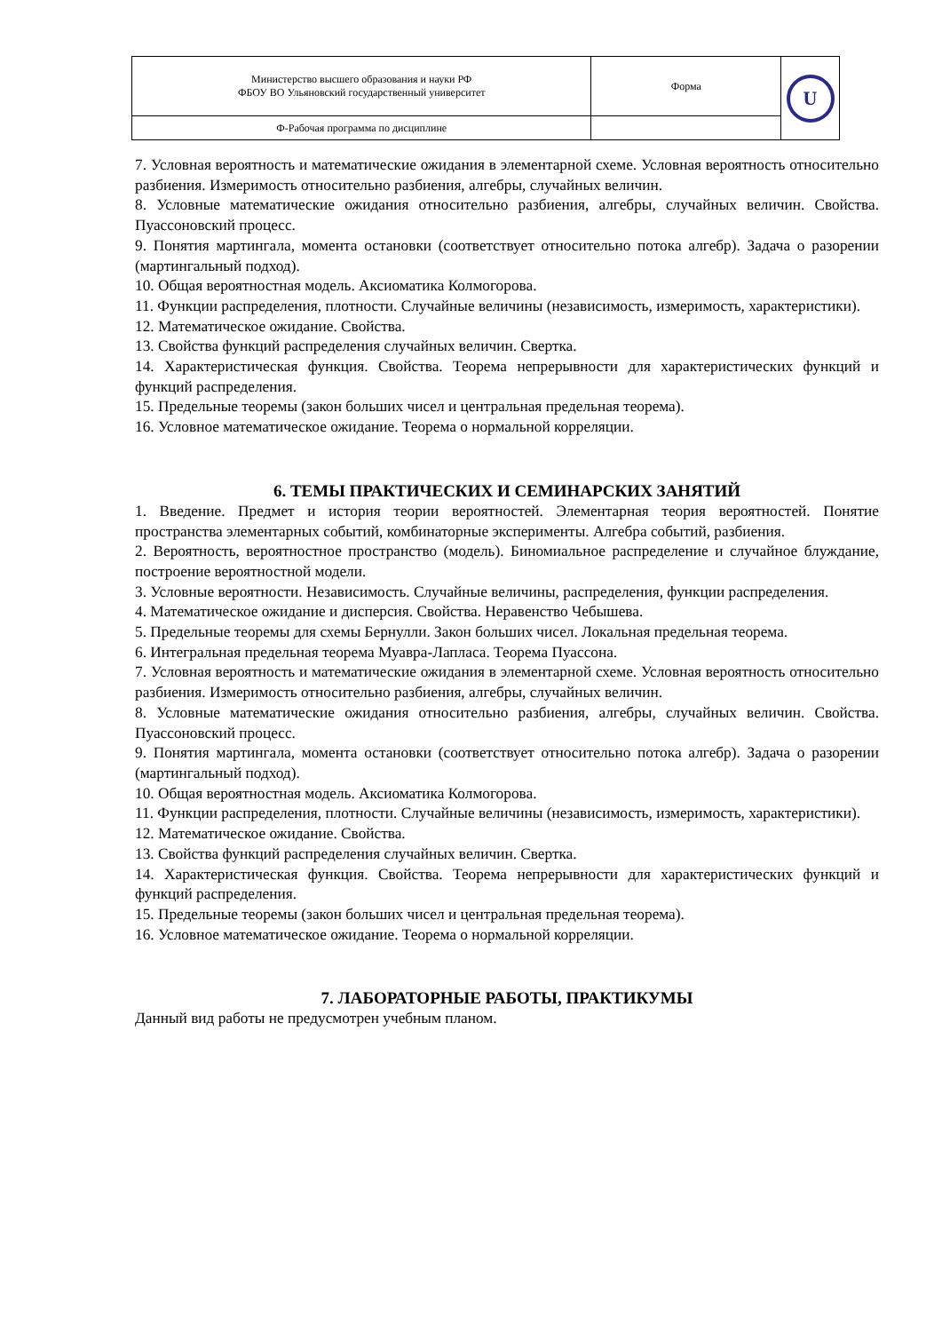| Министерство высшего образования и науки РФ ФБОУ ВО Ульяновский государственный университет | Форма | U |
| Ф-Рабочая программа по дисциплине | | |
7. Условная вероятность и математические ожидания в элементарной схеме. Условная вероятность относительно разбиения. Измеримость относительно разбиения, алгебры, случайных величин.
8. Условные математические ожидания относительно разбиения, алгебры, случайных величин. Свойства. Пуассоновский процесс.
9. Понятия мартингала, момента остановки (соответствует относительно потока алгебр). Задача о разорении (мартингальный подход).
10. Общая вероятностная модель. Аксиоматика Колмогорова.
11. Функции распределения, плотности. Случайные величины (независимость, измеримость, характеристики).
12. Математическое ожидание. Свойства.
13. Свойства функций распределения случайных величин. Свертка.
14. Характеристическая функция. Свойства. Теорема непрерывности для характеристических функций и функций распределения.
15. Предельные теоремы (закон больших чисел и центральная предельная теорема).
16. Условное математическое ожидание. Теорема о нормальной корреляции.
6. ТЕМЫ ПРАКТИЧЕСКИХ И СЕМИНАРСКИХ ЗАНЯТИЙ
1. Введение. Предмет и история теории вероятностей. Элементарная теория вероятностей. Понятие пространства элементарных событий, комбинаторные эксперименты. Алгебра событий, разбиения.
2. Вероятность, вероятностное пространство (модель). Биномиальное распределение и случайное блуждание, построение вероятностной модели.
3. Условные вероятности. Независимость. Случайные величины, распределения, функции распределения.
4. Математическое ожидание и дисперсия. Свойства. Неравенство Чебышева.
5. Предельные теоремы для схемы Бернулли. Закон больших чисел. Локальная предельная теорема.
6. Интегральная предельная теорема Муавра-Лапласа. Теорема Пуассона.
7. Условная вероятность и математические ожидания в элементарной схеме. Условная вероятность относительно разбиения. Измеримость относительно разбиения, алгебры, случайных величин.
8. Условные математические ожидания относительно разбиения, алгебры, случайных величин. Свойства. Пуассоновский процесс.
9. Понятия мартингала, момента остановки (соответствует относительно потока алгебр). Задача о разорении (мартингальный подход).
10. Общая вероятностная модель. Аксиоматика Колмогорова.
11. Функции распределения, плотности. Случайные величины (независимость, измеримость, характеристики).
12. Математическое ожидание. Свойства.
13. Свойства функций распределения случайных величин. Свертка.
14. Характеристическая функция. Свойства. Теорема непрерывности для характеристических функций и функций распределения.
15. Предельные теоремы (закон больших чисел и центральная предельная теорема).
16. Условное математическое ожидание. Теорема о нормальной корреляции.
7. ЛАБОРАТОРНЫЕ РАБОТЫ, ПРАКТИКУМЫ
Данный вид работы не предусмотрен учебным планом.